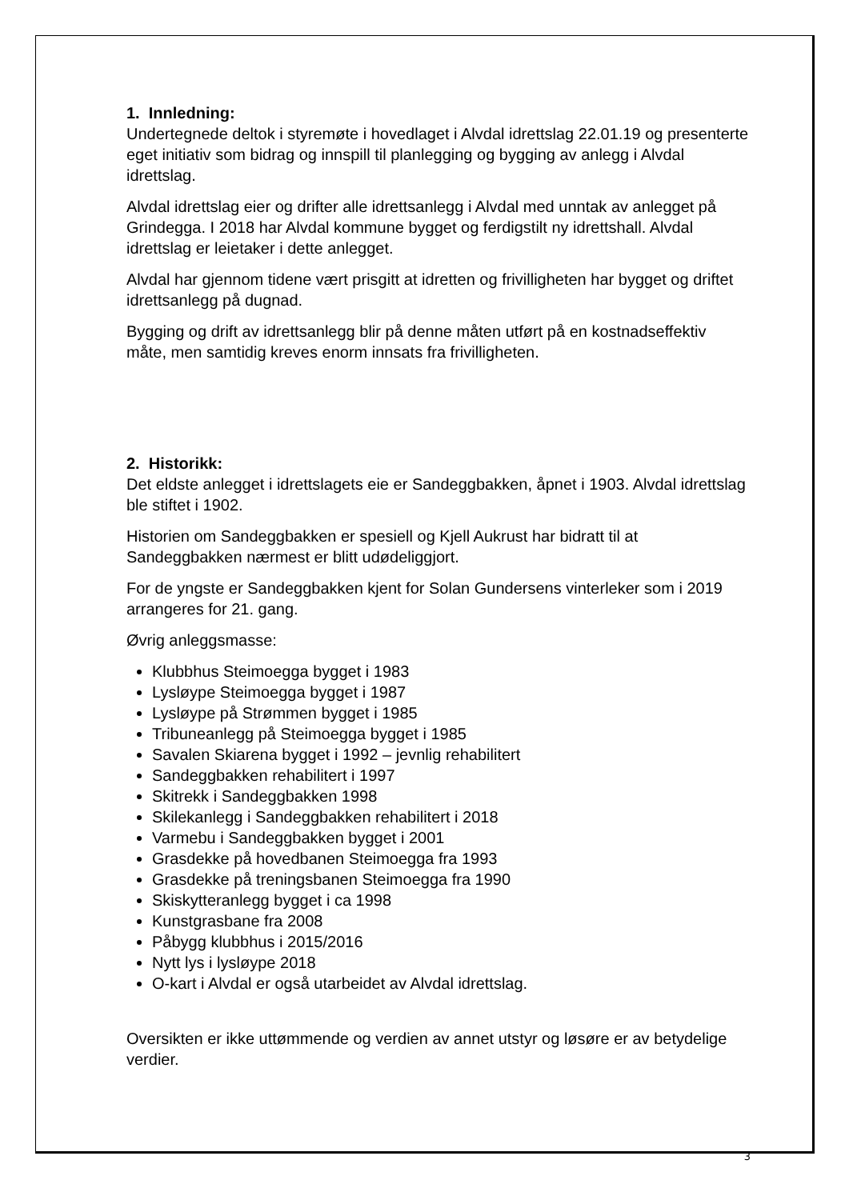1. Innledning:
Undertegnede deltok i styremøte i hovedlaget i Alvdal idrettslag 22.01.19 og presenterte eget initiativ som bidrag og innspill til planlegging og bygging av anlegg i Alvdal idrettslag.
Alvdal idrettslag eier og drifter alle idrettsanlegg i Alvdal med unntak av anlegget på Grindegga. I 2018 har Alvdal kommune bygget og ferdigstilt ny idrettshall. Alvdal idrettslag er leietaker i dette anlegget.
Alvdal har gjennom tidene vært prisgitt at idretten og frivilligheten har bygget og driftet idrettsanlegg på dugnad.
Bygging og drift av idrettsanlegg blir på denne måten utført på en kostnadseffektiv måte, men samtidig kreves enorm innsats fra frivilligheten.
2. Historikk:
Det eldste anlegget i idrettslagets eie er Sandeggbakken, åpnet i 1903. Alvdal idrettslag ble stiftet i 1902.
Historien om Sandeggbakken er spesiell og Kjell Aukrust har bidratt til at Sandeggbakken nærmest er blitt udødeliggjort.
For de yngste er Sandeggbakken kjent for Solan Gundersens vinterleker som i 2019 arrangeres for 21. gang.
Øvrig anleggsmasse:
Klubbhus Steimoegga bygget i 1983
Lysløype Steimoegga bygget i 1987
Lysløype på Strømmen bygget i 1985
Tribuneanlegg på Steimoegga bygget i 1985
Savalen Skiarena bygget i 1992 – jevnlig rehabilitert
Sandeggbakken rehabilitert i 1997
Skitrekk i Sandeggbakken 1998
Skilekanlegg i Sandeggbakken rehabilitert i 2018
Varmebu i Sandeggbakken bygget i 2001
Grasdekke på hovedbanen Steimoegga fra 1993
Grasdekke på treningsbanen Steimoegga fra 1990
Skiskytteranlegg bygget i ca 1998
Kunstgrasbane fra 2008
Påbygg klubbhus i 2015/2016
Nytt lys i lysløype 2018
O-kart i Alvdal er også utarbeidet av Alvdal idrettslag.
Oversikten er ikke uttømmende og verdien av annet utstyr og løsøre er av betydelige verdier.
3